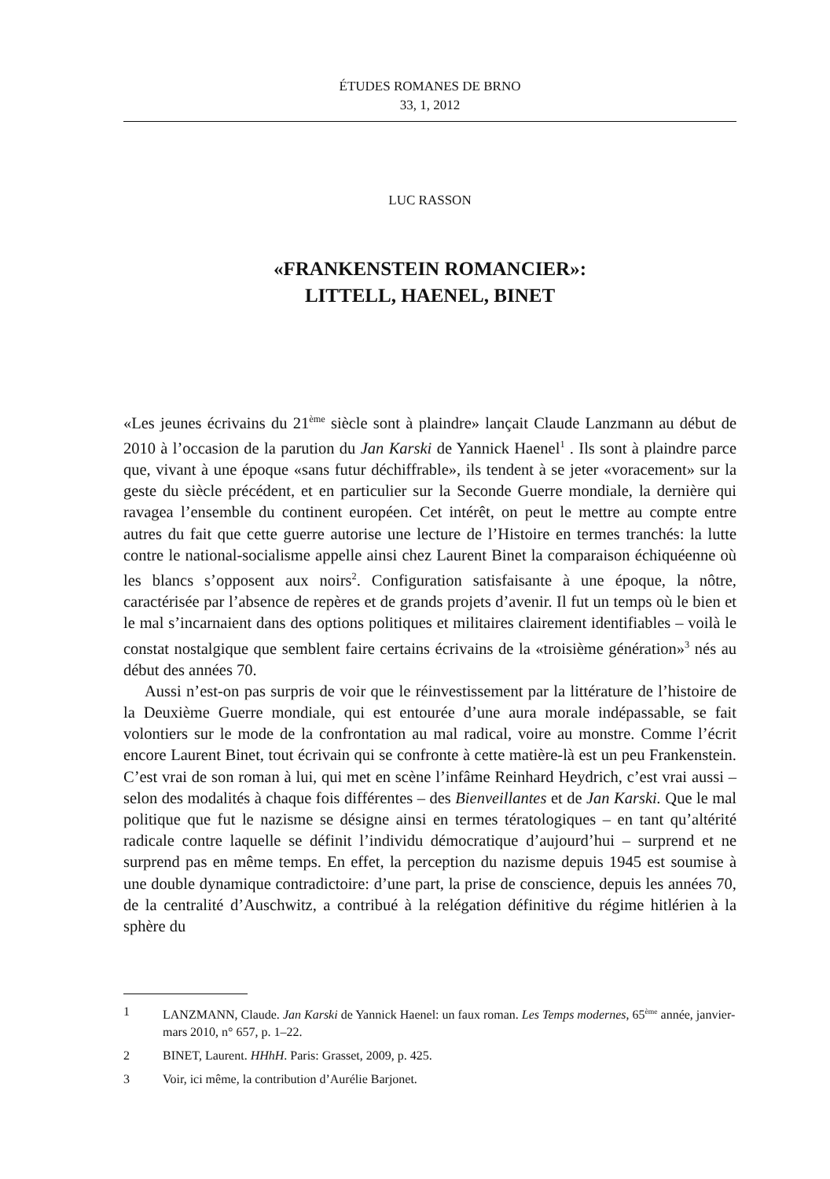ÉTUDES ROMANES DE BRNO
33, 1, 2012
LUC RASSON
«FRANKENSTEIN ROMANCIER»:
LITTELL, HAENEL, BINET
«Les jeunes écrivains du 21<sup>ème</sup> siècle sont à plaindre» lançait Claude Lanzmann au début de 2010 à l’occasion de la parution du Jan Karski de Yannick Haenel<sup>1</sup> . Ils sont à plaindre parce que, vivant à une époque «sans futur déchiffrable», ils tendent à se jeter «voracement» sur la geste du siècle précédent, et en particulier sur la Seconde Guerre mondiale, la dernière qui ravagea l’ensemble du continent européen. Cet intérêt, on peut le mettre au compte entre autres du fait que cette guerre autorise une lecture de l’Histoire en termes tranchés: la lutte contre le national-socialisme appelle ainsi chez Laurent Binet la comparaison échiquéenne où les blancs s’opposent aux noirs<sup>2</sup>. Configuration satisfaisante à une époque, la nôtre, caractérisée par l’absence de repères et de grands projets d’avenir. Il fut un temps où le bien et le mal s’incarnaient dans des options politiques et militaires clairement identifiables – voilà le constat nostalgique que semblent faire certains écrivains de la «troisième génération»<sup>3</sup> nés au début des années 70.
Aussi n’est-on pas surpris de voir que le réinvestissement par la littérature de l’histoire de la Deuxième Guerre mondiale, qui est entourée d’une aura morale indépassable, se fait volontiers sur le mode de la confrontation au mal radical, voire au monstre. Comme l’écrit encore Laurent Binet, tout écrivain qui se confronte à cette matière-là est un peu Frankenstein. C’est vrai de son roman à lui, qui met en scène l’infâme Reinhard Heydrich, c’est vrai aussi – selon des modalités à chaque fois différentes – des Bienveillantes et de Jan Karski. Que le mal politique que fut le nazisme se désigne ainsi en termes tératologiques – en tant qu’altérité radicale contre laquelle se définit l’individu démocratique d’aujourd’hui – surprend et ne surprend pas en même temps. En effet, la perception du nazisme depuis 1945 est soumise à une double dynamique contradictoire: d’une part, la prise de conscience, depuis les années 70, de la centralité d’Auschwitz, a contribué à la relégation définitive du régime hitlérien à la sphère du
1 LANZMANN, Claude. Jan Karski de Yannick Haenel: un faux roman. Les Temps modernes, 65<sup>ème</sup> année, janvier-mars 2010, n° 657, p. 1–22.
2 BINET, Laurent. HHhH. Paris: Grasset, 2009, p. 425.
3 Voir, ici même, la contribution d’Aurélie Barjonet.